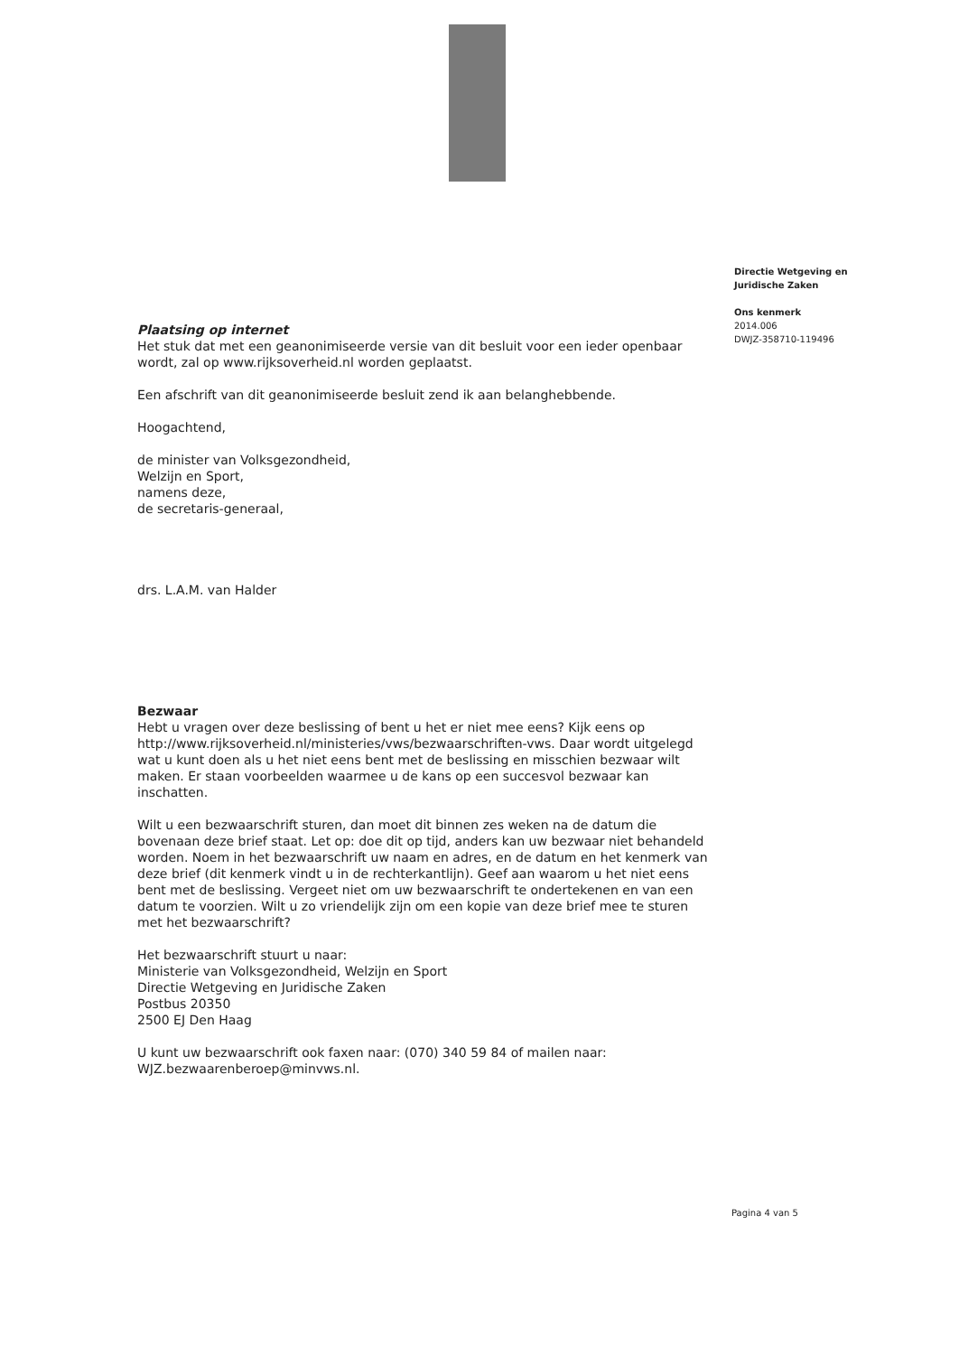Directie Wetgeving en
Juridische Zaken
Ons kenmerk
2014.006
DWJZ-358710-119496
Plaatsing op internet
Het stuk dat met een geanonimiseerde versie van dit besluit voor een ieder openbaar wordt, zal op www.rijksoverheid.nl worden geplaatst.
Een afschrift van dit geanonimiseerde besluit zend ik aan belanghebbende.
Hoogachtend,
de minister van Volksgezondheid,
Welzijn en Sport,
namens deze,
de secretaris-generaal,
drs. L.A.M. van Halder
Bezwaar
Hebt u vragen over deze beslissing of bent u het er niet mee eens? Kijk eens op http://www.rijksoverheid.nl/ministeries/vws/bezwaarschriften-vws. Daar wordt uitgelegd wat u kunt doen als u het niet eens bent met de beslissing en misschien bezwaar wilt maken. Er staan voorbeelden waarmee u de kans op een succesvol bezwaar kan inschatten.
Wilt u een bezwaarschrift sturen, dan moet dit binnen zes weken na de datum die bovenaan deze brief staat. Let op: doe dit op tijd, anders kan uw bezwaar niet behandeld worden. Noem in het bezwaarschrift uw naam en adres, en de datum en het kenmerk van deze brief (dit kenmerk vindt u in de rechterkantlijn). Geef aan waarom u het niet eens bent met de beslissing. Vergeet niet om uw bezwaarschrift te ondertekenen en van een datum te voorzien. Wilt u zo vriendelijk zijn om een kopie van deze brief mee te sturen met het bezwaarschrift?
Het bezwaarschrift stuurt u naar:
Ministerie van Volksgezondheid, Welzijn en Sport
Directie Wetgeving en Juridische Zaken
Postbus 20350
2500 EJ Den Haag
U kunt uw bezwaarschrift ook faxen naar: (070) 340 59 84 of mailen naar: WJZ.bezwaarenberoep@minvws.nl.
Pagina 4 van 5